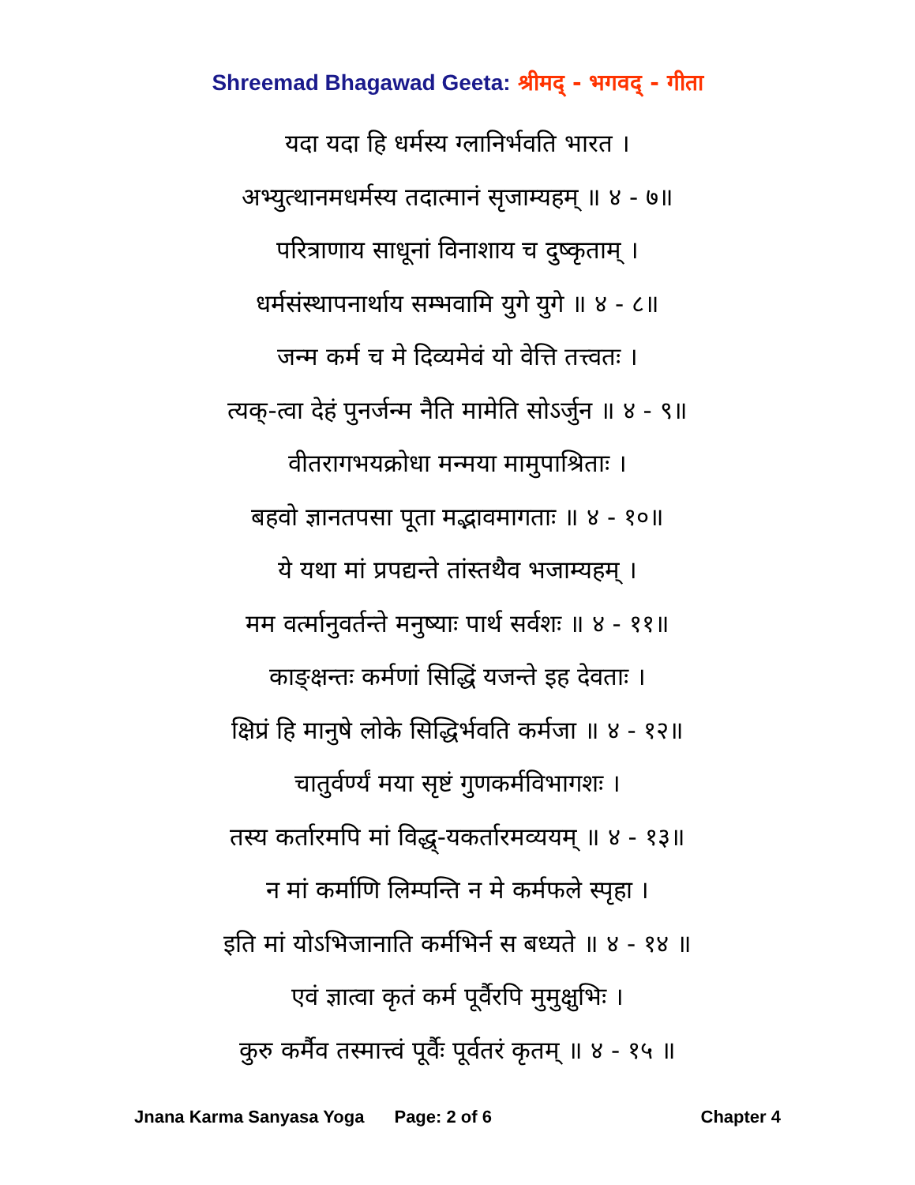Shreemad Bhagawad Geeta: श्रीमद् - भगवद् - गीता
यदा यदा हि धर्मस्य ग्लानिर्भवति भारत ।
अभ्युत्थानमधर्मस्य तदात्मानं सृजाम्यहम् ॥ ४ - ७॥
परित्राणाय साधूनां विनाशाय च दुष्कृताम् ।
धर्मसंस्थापनार्थाय सम्भवामि युगे युगे ॥ ४ - ८॥
जन्म कर्म च मे दिव्यमेवं यो वेत्ति तत्त्वतः ।
त्यक्-त्वा देहं पुनर्जन्म नैति मामेति सोऽर्जुन ॥ ४ - ९॥
वीतरागभयक्रोधा मन्मया मामुपाश्रिताः ।
बहवो ज्ञानतपसा पूता मद्भावमागताः ॥ ४ - १०॥
ये यथा मां प्रपद्यन्ते तांस्तथैव भजाम्यहम् ।
मम वर्त्मानुवर्तन्ते मनुष्याः पार्थ सर्वशः ॥ ४ - ११॥
काङ्क्षन्तः कर्मणां सिद्धिं यजन्ते इह देवताः ।
क्षिप्रं हि मानुषे लोके सिद्धिर्भवति कर्मजा ॥ ४ - १२॥
चातुर्वर्ण्यं मया सृष्टं गुणकर्मविभागशः ।
तस्य कर्तारमपि मां विद्ध्-यकर्तारमव्ययम् ॥ ४ - १३॥
न मां कर्माणि लिम्पन्ति न मे कर्मफले स्पृहा ।
इति मां योऽभिजानाति कर्मभिर्न स बध्यते ॥ ४ - १४ ॥
एवं ज्ञात्वा कृतं कर्म पूर्वैरपि मुमुक्षुभिः ।
कुरु कर्मैव तस्मात्त्वं पूर्वैः पूर्वतरं कृतम् ॥ ४ - १५ ॥
Jnana Karma Sanyasa Yoga Page: 2 of 6 Chapter 4